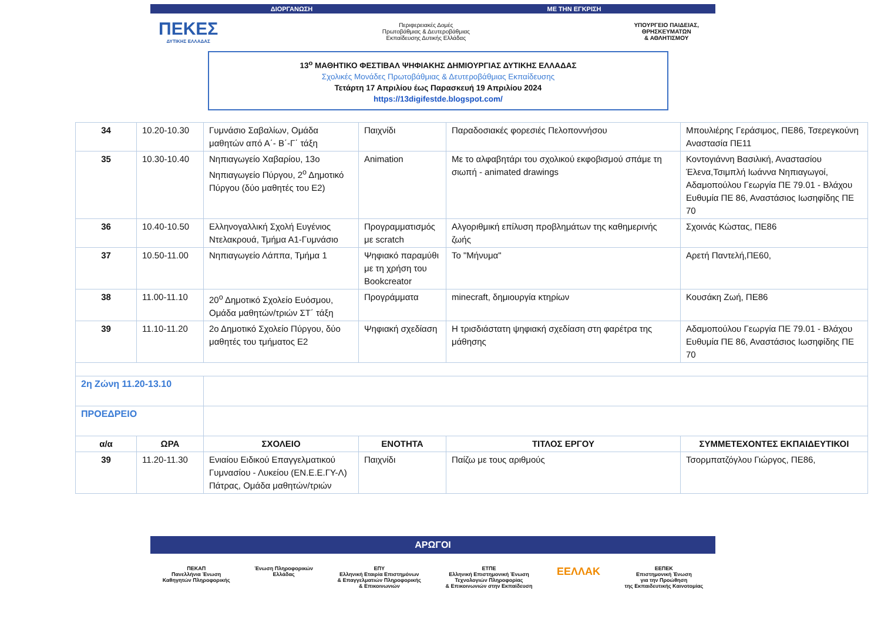ΔΙΟΡΓΑΝΩΣΗ ΜΕ ΤΗΝ ΕΓΚΡΙΣΗ
ΠΕΚΕΣ
ΔΥΤΙΚΗΣ ΕΛΛΑΔΑΣ
Περιφερειακές Δομές
Πρωτοβάθμιας & Δευτεροβάθμιας
Εκπαίδευσης Δυτικής Ελλάδας
ΥΠΟΥΡΓΕΙΟ ΠΑΙΔΕΙΑΣ,
ΘΡΗΣΚΕΥΜΑΤΩΝ
& ΑΘΛΗΤΙΣΜΟΥ
13<sup>ο</sup> ΜΑΘΗΤΙΚΟ ΦΕΣΤΙΒΑΛ ΨΗΦΙΑΚΗΣ ΔΗΜΙΟΥΡΓΙΑΣ ΔΥΤΙΚΗΣ ΕΛΛΑΔΑΣ
Σχολικές Μονάδες Πρωτοβάθμιας & Δευτεροβάθμιας Εκπαίδευσης
Τετάρτη 17 Απριλίου έως Παρασκευή 19 Απριλίου 2024
https://13digifestde.blogspot.com/
| 34 | 10.20-10.30 | Γυμνάσιο Σαβαλίων, Ομάδα μαθητών από Α΄- Β΄-Γ΄ τάξη | Παιχνίδι | Παραδοσιακές φορεσιές Πελοποννήσου | Μπουλιέρης Γεράσιμος, ΠΕ86, Τσερεγκούνη Αναστασία ΠΕ11 |
| 35 | 10.30-10.40 | Νηπιαγωγείο Χαβαρίου, 13ο Νηπιαγωγείο Πύργου, 2<sup>ο</sup> Δημοτικό Πύργου (δύο μαθητές του Ε2) | Animation | Με το αλφαβητάρι του σχολικού εκφοβισμού σπάμε τη σιωπή - animated drawings | Κοντογιάννη Βασιλική, Αναστασίου Έλενα,Τσιμπλή Ιωάννα Νηπιαγωγοί, Αδαμοπούλου Γεωργία ΠΕ 79.01 - Βλάχου Ευθυμία ΠΕ 86, Αναστάσιος Ιωσηφίδης ΠΕ 70 |
| 36 | 10.40-10.50 | Ελληνογαλλική Σχολή Ευγένιος Ντελακρουά, Τμήμα Α1-Γυμνάσιο | Προγραμματισμός με scratch | Αλγοριθμική επίλυση προβλημάτων της καθημερινής ζωής | Σχοινάς Κώστας, ΠΕ86 |
| 37 | 10.50-11.00 | Νηπιαγωγείο Λάππα, Τμήμα 1 | Ψηφιακό παραμύθι με τη χρήση του Bookcreator | Το "Μήνυμα" | Αρετή Παντελή,ΠΕ60, |
| 38 | 11.00-11.10 | 20<sup>ο</sup> Δημοτικό Σχολείο Ευόσμου, Ομάδα μαθητών/τριών ΣΤ΄ τάξη | Προγράμματα | minecraft, δημιουργία κτηρίων | Κουσάκη Ζωή, ΠΕ86 |
| 39 | 11.10-11.20 | 2ο Δημοτικό Σχολείο Πύργου, δύο μαθητές του τμήματος Ε2 | Ψηφιακή σχεδίαση | Η τρισδιάστατη ψηφιακή σχεδίαση στη φαρέτρα της μάθησης | Αδαμοπούλου Γεωργία ΠΕ 79.01 - Βλάχου Ευθυμία ΠΕ 86, Αναστάσιος Ιωσηφίδης ΠΕ 70 |
| 2η Ζώνη 11.20-13.10 | | | | | |
| ΠΡΟΕΔΡΕΙΟ | | | | | |
| α/α | ΩΡΑ | ΣΧΟΛΕΙΟ | ΕΝΟΤΗΤΑ | ΤΙΤΛΟΣ ΕΡΓΟΥ | ΣΥΜΜΕΤΕΧΟΝΤΕΣ ΕΚΠΑΙΔΕΥΤΙΚΟΙ |
| 39 | 11.20-11.30 | Ενιαίου Ειδικού Επαγγελματικού Γυμνασίου - Λυκείου (ΕΝ.Ε.Ε.ΓΥ-Λ) Πάτρας, Ομάδα μαθητών/τριών | Παιχνίδι | Παίζω με τους αριθμούς | Τσορμπατζόγλου Γιώργος, ΠΕ86, |
ΑΡΩΓΟΙ
ΠΕΚΑΠ
Πανελλήνια Ένωση
Καθηγητών Πληροφορικής
Ένωση Πληροφορικών
Ελλάδας
ΕΠΥ
Ελληνική Εταιρία Επιστημόνων
& Επαγγελματιών Πληροφορικής
& Επικοινωνιών
ΕΤΠΕ
Ελληνική Επιστημονική Ένωση
Τεχνολογιών Πληροφορίας
& Επικοινωνιών στην Εκπαίδευση
ΕΕΛΛΑΚ
ΕΕΠΕΚ
Επιστημονική Ένωση
για την Προώθηση
της Εκπαιδευτικής Καινοτομίας